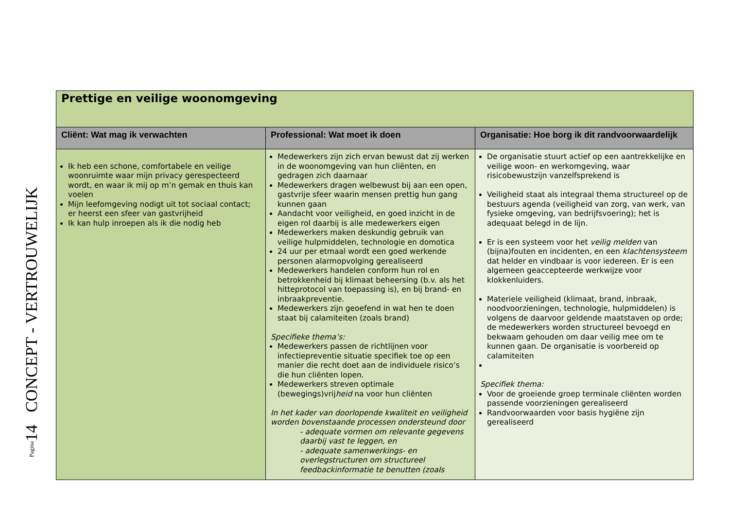Pagina14 CONCEPT - VERTROUWELIJK
| Prettige en veilige woonomgeving | | |
| Cliënt: Wat mag ik verwachten | Professional: Wat moet ik doen | Organisatie: Hoe borg ik dit randvoorwaardelijk |
| Ik heb een schone, comfortabele en veilige woonruimte waar mijn privacy gerespecteerd wordt, en waar ik mij op m’n gemak en thuis kan voelen Mijn leefomgeving nodigt uit tot sociaal contact; er heerst een sfeer van gastvrijheid Ik kan hulp inroepen als ik die nodig heb | Medewerkers zijn zich ervan bewust dat zij werken in de woonomgeving van hun cliënten, en gedragen zich daarnaar Medewerkers dragen welbewust bij aan een open, gastvrije sfeer waarin mensen prettig hun gang kunnen gaan Aandacht voor veiligheid, en goed inzicht in de eigen rol daarbij is alle medewerkers eigen Medewerkers maken deskundig gebruik van veilige hulpmiddelen, technologie en domotica 24 uur per etmaal wordt een goed werkende personen alarmopvolging gerealiseerd Medewerkers handelen conform hun rol en betrokkenheid bij klimaat beheersing (b.v. als het hitteprotocol van toepassing is), en bij brand- en inbraakpreventie. Medewerkers zijn geoefend in wat hen te doen staat bij calamiteiten (zoals brand) Specifieke thema’s: Medewerkers passen de richtlijnen voor infectiepreventie situatie specifiek toe op een manier die recht doet aan de individuele risico’s die hun cliënten lopen. Medewerkers streven optimale (bewegings)vrij heid na voor hun cliënten In het kader van doorlopende kwaliteit en veiligheid worden bovenstaande processen ondersteund door - adequate vormen om relevante gegevens daarbij vast te leggen, en - adequate samenwerkings- en overlegstructuren om structureel feedbackinformatie te benutten (zoals | De organisatie stuurt actief op een aantrekkelijke en veilige woon- en werkomgeving, waar risicobewustzijn vanzelfsprekend is Veiligheid staat als integraal thema structureel op de bestuurs agenda (veiligheid van zorg, van werk, van fysieke omgeving, van bedrijfsvoering); het is adequaat belegd in de lijn. Er is een systeem voor het veilig melden van (bijna)fouten en incidenten, en een klachtensysteem dat helder en vindbaar is voor iedereen. Er is een algemeen geaccepteerde werkwijze voor klokkenluiders. Materiele veiligheid (klimaat, brand, inbraak, noodvoorzieningen, technologie, hulpmiddelen) is volgens de daarvoor geldende maatstaven op orde; de medewerkers worden structureel bevoegd en bekwaam gehouden om daar veilig mee om te kunnen gaan. De organisatie is voorbereid op calamiteiten Specifiek thema: Voor de groeiende groep terminale cliënten worden passende voorzieningen gerealiseerd Randvoorwaarden voor basis hygiëne zijn gerealiseerd |